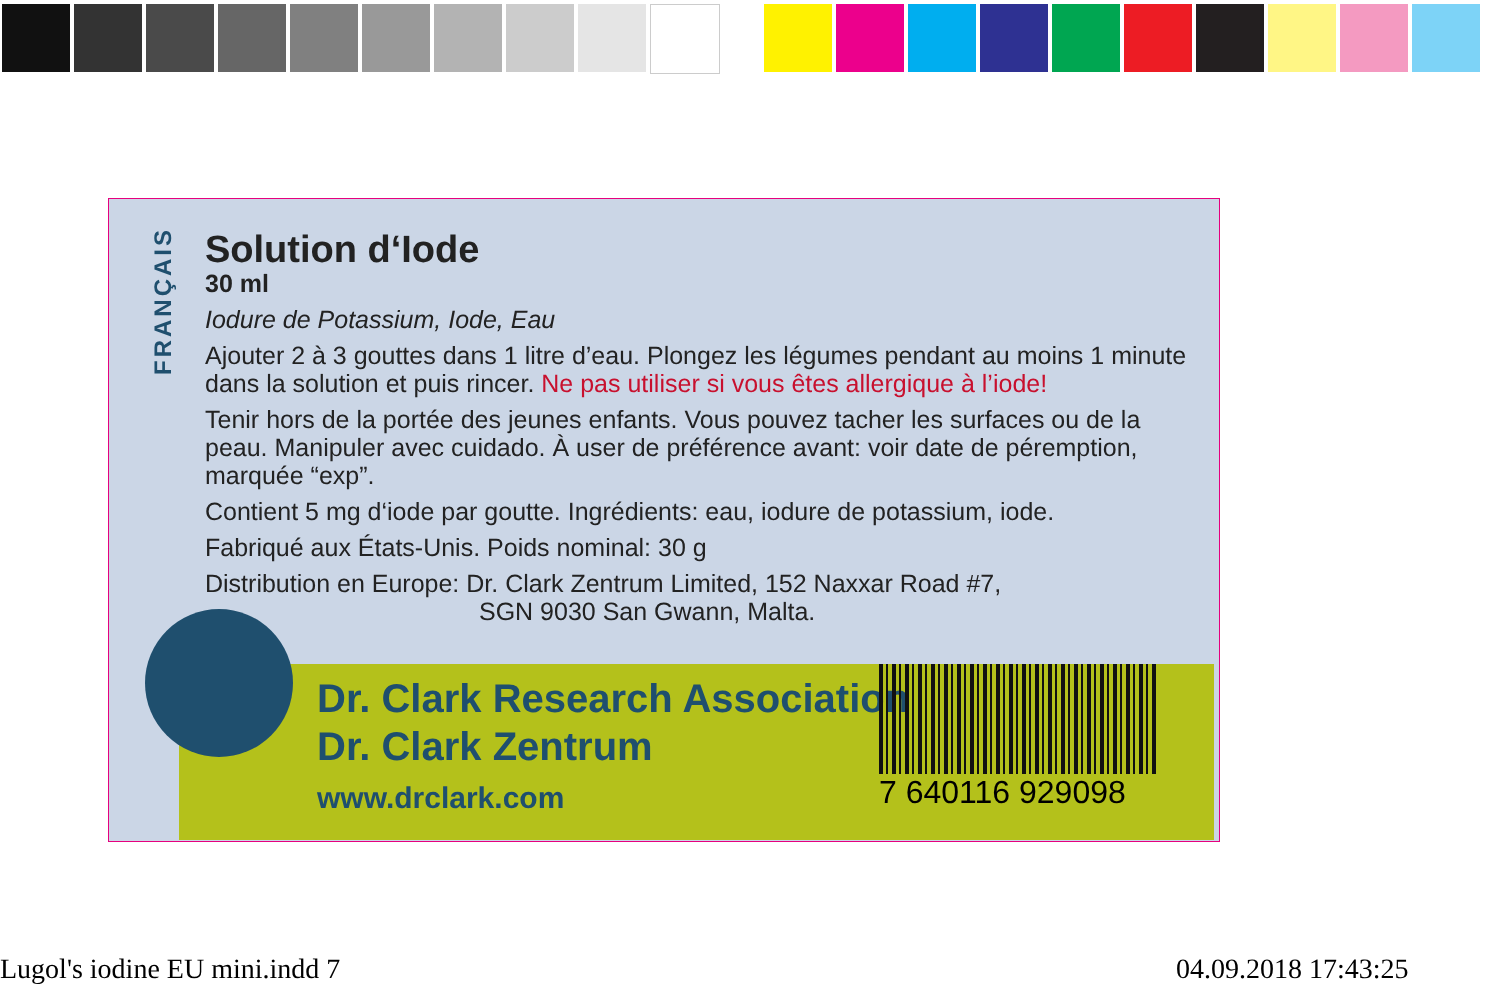FRANÇAIS
Solution d‘Iode
30 ml
Iodure de Potassium, Iode, Eau
Ajouter 2 à 3 gouttes dans 1 litre d’eau. Plongez les légumes pendant au moins 1 minute dans la solution et puis rincer. Ne pas utiliser si vous êtes allergique à l’iode!
Tenir hors de la portée des jeunes enfants. Vous pouvez tacher les surfaces ou de la peau. Manipuler avec cuidado. À user de préférence avant: voir date de péremption, marquée “exp”.
Contient 5 mg d‘iode par goutte. Ingrédients: eau, iodure de potassium, iode.
Fabriqué aux États-Unis. Poids nominal: 30 g
Distribution en Europe: Dr. Clark Zentrum Limited, 152 Naxxar Road #7,
SGN 9030 San Gwann, Malta.
Dr. Clark Research Association
Dr. Clark Zentrum
www.drclark.com
7 640116 929098
Lugol's iodine EU mini.indd 7 04.09.2018 17:43:25